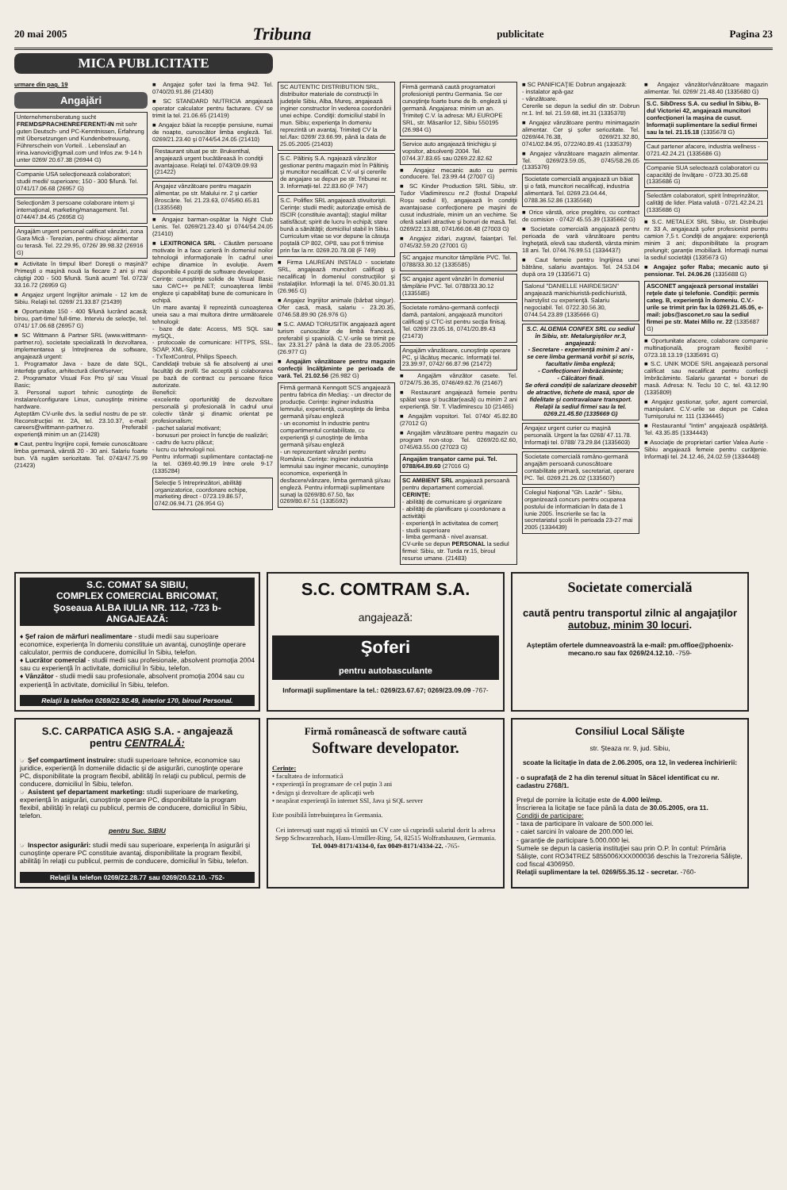20 mai 2005 Tribuna publicitate Pagina 23
MICA PUBLICITATE
urmare din pag. 19
Angajări
Unternehmensberatung sucht FREMDSPRACHENREFERENT/-IN mit sehr guten Deutsch- und PC-Kenntnissen, Erfahrung mit Übersetzungen und Kundenbetreuung, Führerschein von Vorteil. . Lebenslauf an irina.ivanovici@gmail.com und Infos zw. 9-14 h unter 0269/ 20.67.38 (26944 G)
Companie USA selecţionează colaboratori; studii medii/ superioare; 150 - 300 $/lună. Tel. 0741/17.06.68 (26957 G)
Selecţionăm 3 persoane colaborare intern şi internaţional, marketing/management. Tel. 0744/47.84.45 (26958 G)
Angajăm urgent personal calificat vânzări, zona Gara Mică - Terezian, pentru chioşc alimentar cu terasă. Tel. 22.29.95, 0726/ 39.98.32 (26916 G)
■ Activitate în timpul liber! Doreşti o maşină? Primeşti o maşină nouă la fiecare 2 ani şi mai câştigi 200 - 500 $/lună. Sună acum! Tel. 0723/ 33.16.72 (26959 G)
■ Angajez urgent îngrijitor animale - 12 km de Sibiu. Relaţii tel. 0269/ 21.33.87 (21439)
■ Oportunitate 150 - 400 $/lună lucrând acasă; birou, part-time/ full-time. Interviu de selecţie, tel. 0741/ 17.06.68 (26957 G)
■ SC Wittmann & Partner SRL (www.wittmann-partner.ro), societate specializată în dezvoltarea, implementarea şi întreţinerea de software, angajează urgent:
1. Programator Java - baze de date SQL, interfeţe grafice, arhitectură client/server;
2. Programator Visual Fox Pro şi/ sau Visual Basic;
3. Personal suport tehnic cunoştinţe de instalare/configurare Linux, cunoştinţe minime hardware.
Aşteptăm CV-urile dvs. la sediul nostru de pe str. Reconstrucţiei nr. 2A, tel. 23.10.37, e-mail: careers@wittmann-partner.ro. Preferabil experienţă minim un an (21428)
■ Caut, pentru îngrijire copii, femeie cunoscătoare limba germană, vârstă 20 - 30 ani. Salariu foarte bun. Vă rugăm seriozitate. Tel. 0743/47.75.99 (21423)
■ Angajez şofer taxi la firma 942. Tel. 0740/20.91.86 (21430)
■ SC STANDARD NUTRICIA angajează operator calculator pentru facturare. CV se trimit la tel. 21.06.65 (21419)
■ Angajez băiat la recepţie pensiune, numai de noapte, cunoscător limba engleză. Tel. 0269/21.23.40 şi 0744/54.24.05 (21410)
Restaurant situat pe str. Brukenthal, angajează urgent bucătăreasă în condiţii avantajoase. Relaţii tel. 0743/09.09.93 (21422)
Angajez vânzătoare pentru magazin alimentar, pe str. Malului nr. 2 şi cartier Broscărie. Tel. 21.23.63, 0745/60.65.81 (1335568)
■ Angajez barman-ospătar la Night Club Lenis. Tel. 0269/21.23.40 şi 0744/54.24.05 (21410)
■ LEXITRONICA SRL - Căutăm persoane motivate în a face carieră în domeniul noilor tehnologii informaţionale în cadrul unei echipe dinamice în evoluţie. Avem disponibile 4 poziţii de software developer.
Cerinţe: cunoştinţe solide de Visual Basic sau C#/C++ pe.NET; cunoaşterea limbii engleze şi capabilitaţi bune de comunicare în echipă.
Un mare avantaj îl reprezintă cunoaşterea uneia sau a mai multora dintre următoarele tehnologii:
- baze de date: Access, MS SQL sau mySQL,
- protocoale de comunicare: HTTPS, SSL, SOAP, XML-Spy,
- TxTextControl, Philips Speech.
Candidaţii trebuie să fie absolvenţi ai unei facultăţi de profil. Se acceptă şi colaborarea pe bază de contract cu persoane fizice autorizate.
Beneficii:
-excelente oportunităţi de dezvoltare personală şi profesională în cadrul unui colectiv tânăr şi dinamic orientat pe profesionalism;
- pachet salarial motivant;
- bonusuri per proiect în funcţie de realizări;
- cadru de lucru plăcut;
- lucru cu tehnologii noi.
Pentru informaţii suplimentare contactaţi-ne la tel. 0369.40.99.19 între orele 9-17 (1335284)
Selecţie 5 întreprinzători, abilităţi organizatorice, coordonare echipe, marketing direct - 0723.19.86.57, 0742.06.94.71 (26.954 G)
SC AUTENTIC DISTRIBUTION SRL, distribuitor materiale de construcţii în judeţele Sibiu, Alba, Mureş, angajează inginer constructor în vederea coordonării unei echipe. Condiţii: domiciliul stabil în mun. Sibiu; experienţa în domeniu reprezintă un avantaj. Trimiteţi CV la tel./fax: 0269/ 23.66.99, până la data de 25.05.2005 (21403)
S.C. Păltiniş S.A. ngajează vânzător gestionar pentru magazin mixt în Păltiniş şi muncitor necalificat. C.V.-ul şi cererile de angajare se depun pe str. Tribunei nr. 3. Informaţii-tel. 22.83.60 (F 747)
S.C. Poliflex SRL angajează stivuitorişti. Cerinţe: studii medii; autorizaţie emisă de ISCIR (constituie avantaj); stagiul militar satisfăcut; spirit de lucru în echipă; stare bună a sănătăţii; domiciliul stabil în Sibiu. Curriculum vitae se vor depune la căsuţa poştală CP 802, OP8, sau pot fi trimise prin fax la nr. 0269.20.78.08 (F 749)
■ Firma LAUREAN INSTAL0 - societate SRL, angajează muncitori calificaţi şi necalificaţi în domeniul construcţiilor şi instalaţiilor. Informaţii la tel. 0745.30.01.31 (26.965 G)
■ Angajez îngrijitor animale (bărbat singur). Ofer casă, masă, salariu - 23.20.35, 0746.58.89.90 (26.976 G)
■ S.C. AMAD TORUSITIK angajează agent turism cunoscător de limbă franceză, preferabil şi spaniolă. C.V.-urile se trimit pe fax 23.31.27 până la data de 23.05.2005 (26.977 G)
■ Angajăm vânzătoare pentru magazin confecţii încălţăminte pe perioada de vară. Tel. 21.02.56 (26.982 G)
Firmă germană Kenngott SCS angajează pentru fabrica din Mediaş: - un director de producţie. Cerinţe: inginer industria lemnului, experienţă, cunoştinţe de limba germană şi/sau engleză
- un economist în industrie pentru compartimentul contabilitate, cu experienţă şi cunoştinţe de limba germană şi/sau engleză
- un reprezentant vânzări pentru România. Cerinţe: inginer industria lemnului sau inginer mecanic, cunoştinţe economice, experienţă în desfacere/vânzare, limba germană şi/sau engleză. Pentru informaţii suplimentare sunaţi la 0269/80.67.50, fax 0269/80.67.51 (1335592)
Firmă germană caută programatori profesionişti pentru Germania. Se cer cunoştinţe foarte bune de lb. engleză şi germană. Angajarea: minim un an. Trimiteţi C.V. la adresa: MU EUROPE SRL, str. Măsarilor 12, Sibiu 550195 (26.984 G)
Service auto angajează tinichigiu şi vopsitor, absolvenţi 2004. Tel. 0744.37.83.65 sau 0269.22.82.62
■ Angajez mecanic auto cu permis conducere. Tel. 23.99.44 (27007 G)
■ SC Kinder Production SRL Sibiu, str. Tudor Vladimirescu nr.2 (fostul Drapelul Roşu sediul II), angajează în condiţii avantajoase confecţionere pe maşini de cusut industriale, minim un an vechime. Se oferă salarii atractive şi bonuri de masă. Tel. 0269/22.13.88, 0741/66.06.48 (27003 G)
■ Angajez zidari, zugravi, faianţari. Tel. 0745/32.59.20 (27001 G)
SC angajez muncitor tâmplărie PVC. Tel. 0788/33.30.12 (1335585)
SC angajez agent vânzări în domeniul tâmplărie PVC. Tel. 0788/33.30.12 (1335585)
Societate româno-germană confecţii damă, pantaloni, angajează muncitori calificaţi şi CTC-ist pentru secţia finisaj. Tel. 0269/ 23.05.16, 0741/20.89.43 (21473)
Angajăm vânzătoare, cunoştinţe operare PC, şi lăcătuş mecanic. Informaţii tel. 23.39.97, 0742/ 66.87.96 (21472)
■ Angajăm vânzător casete. Tel. 0724/75.36.35, 0746/49.62.76 (21467)
■ Restaurant angajează femeie pentru spălat vase şi bucătar(easă) cu minim 2 ani experienţă. Str. T. Vladimirescu 10 (21465)
■ Angajăm vopsitori. Tel. 0740/ 45.82.80 (27012 G)
■ Angajăm vânzătoare pentru magazin cu program non-stop. Tel. 0269/20.62.60, 0745/63.55.00 (27023 G)
Angajăm tranşator carne pui. Tel. 0788/64.89.60 (27016 G)
SC AMBIENT SRL angajează persoană pentru departament comercial.
CERINŢE:
- abilităţi de comunicare şi organizare
- abilităţi de planificare şi coordonare a activităţii
- experienţă în activitatea de comerţ
- studii superioare
- limba germană - nivel avansat.
CV-urile se depun PERSONAL la sediul firmei: Sibiu, str. Turda nr.15, biroul resurse umane. (21483)
■ SC PANIFICAŢIE Dobrun angajează:
- instalator apă-gaz
- vânzătoare.
Cererile se depun la sediul din str. Dobrun nr.1. Inf. tel. 21.59.68, int.31 (1335378)
■ Angajez vânzătoare pentru minimagazin alimentar. Cer şi şofer seriozitate. Tel. 0269/44.76.38, 0269/21.32.80, 0741/02.84.95, 0722/40.89.41 (1335379)
■ Angajez vânzătoare magazin alimentar. Tel. 0269/23.59.05, 0745/58.26.05 (1335376)
Societate comercială angajează un băiat şi o fată, muncitori necalificaţi, industria alimentară. Tel. 0269.23.04.44, 0788.36.52.86 (1335568)
■ Orice vârstă, orice pregătire, cu contract de comision - 0742/ 45.55.39 (1335662 G)
■ Societate comercială angajează pentru perioada de vară vânzătoare pentru îngheţată, elevă sau studentă, vârsta minim 18 ani. Tel. 0744.76.99.51 (1334437)
■ Caut femeie pentru îngrijirea unei bătrâne, salariu avantajos. Tel. 24.53.04 după ora 19 (1335671 G)
Salonul "DANIELLE HAIRDESIGN" angajează manichiuristă-pedichiuristă, hairstylist cu experienţă. Salariu negociabil. Tel. 0722.30.56.30, 0744.54.23.89 (1335666 G)
S.C. ALGENIA CONFEX SRL cu sediul în Sibiu, str. Metalurgiştilor nr.3, angajează:
- Secretare - experienţă minim 2 ani - se cere limba germană vorbit şi scris, facultativ limba engleză;
- Confecţioneri îmbrăcăminte;
- Călcători finali.
Se oferă condiţii de salarizare deosebit de atractive, tichete de masă, spor de fidelitate şi contravaloare transport. Relaţii la sediul firmei sau la tel. 0269.21.45.50 (1335669 G)
Angajez urgent curier cu maşină personală. Urgent la fax 0268/ 47.11.78. Informaţii tel. 0788/ 73.29.84 (1335603)
Societate comercială româno-germană angajăm persoană cunoscătoare contabilitate primară, secretariat, operare PC. Tel. 0269.21.26.02 (1335607)
Colegiul Naţional "Gh. Lazăr" - Sibiu, organizează concurs pentru ocuparea postului de informatician în data de 1 iunie 2005. Înscrierile se fac la secretariatul şcolii în perioada 23-27 mai 2005 (1334439)
■ Angajez vânzător/vânzătoare magazin alimentar. Tel. 0269/ 21.48.40 (1335680 G)
S.C. SibDress S.A. cu sediul în Sibiu, B-dul Victoriei 42, angajează muncitori confecţioneri la maşina de cusut. Informaţii suplimentare la sediul firmei sau la tel. 21.15.18 (1335678 G)
Caut partener afacere, industria wellness - 0721.42.24.21 (1335686 G)
Companie SUA selectează colaboratori cu capacităţi de învăţare - 0723.30.25.68 (1335686 G)
Selectăm colaboratori, spirit întreprinzător, calităţi de lider. Plata valută - 0721.42.24.21 (1335686 G)
■ S.C. METALEX SRL Sibiu, str. Distribuţiei nr. 33 A, angajează şofer profesionist pentru camion 7,5 t. Condiţii de angajare: experienţă minim 3 ani; disponibilitate la program prelungit; garanţie imobiliară. Informaţii numai la sediul societăţii (1335673 G)
■ Angajez şofer Raba; mecanic auto şi pensionar. Tel. 24.06.26 (1335688 G)
ASCONET angajează personal instalări reţele date şi telefonie. Condiţii: permis categ. B, experienţă în domeniu. C.V.-urile se trimit prin fax la 0269.21.45.05, e-mail: jobs@asconet.ro sau la sediul firmei pe str. Matei Millo nr. 22 (1335687 G)
■ Oportunitate afacere, colaborare companie multinaţională, program flexibil - 0723.18.13.19 (1335691 G)
■ S.C. UNIK MODE SRL angajează personal calificat sau necalificat pentru confecţii îmbrăcăminte. Salariu garantat + bonuri de masă. Adresa: N. Teclu 10 C, tel. 43.12.90 (1335809)
■ Angajez gestionar, şofer, agent comercial, manipulant. C.V.-urile se depun pe Calea Turnişorului nr. 111 (1334445)
■ Restaurantul "Intim" angajează ospătăriţă. Tel. 43.35.85 (1334443)
■ Asociaţie de proprietari cartier Valea Aurie - Sibiu angajează femeie pentru curăţenie. Informaţii tel. 24.12.46, 24.02.59 (1334448)
S.C. COMAT SA SIBIU,
COMPLEX COMERCIAL BRICOMAT,
Şoseaua ALBA IULIA NR. 112, -723 b-
ANGAJEAZĂ:
♦ Şef raion de mărfuri nealimentare - studii medii sau superioare economice, experienţa în domeniu constituie un avantaj, cunoştinţe operare calculator, permis de conducere, domiciliul în Sibiu, telefon.
♦ Lucrător comercial - studii medii sau profesionale, absolvent promoţia 2004 sau cu experienţă în activitate, domiciliul în Sibiu, telefon.
♦ Vânzător - studii medii sau profesionale, absolvent promoţia 2004 sau cu experienţă în activitate, domiciliul în Sibiu, telefon.
Relaţii la telefon 0269/22.92.49, interior 170, biroul Personal.
S.C. COMTRAM S.A.
angajează:
Şoferi
pentru autobasculante
Informaţii suplimentare la tel.: 0269/23.67.67; 0269/23.09.09 -767-
Societate comercială
caută pentru transportul zilnic al angajaţilor
autobuz, minim 30 locuri.
Aşteptăm ofertele dumneavoastră la e-mail: pm.offioe@phoenix-mecano.ro sau fax 0269/24.12.10. -759-
S.C. CARPATICA ASIG S.A. - angajează
pentru CENTRALĂ:
☞ Şef compartiment instruire: studii superioare tehnice, economice sau juridice, experienţă în domeniile didactic şi de asigurări, cunoştinţe operare PC, disponibilitate la program flexibil, abilităţi în relaţii cu publicul, permis de conducere, domiciliul în Sibiu, telefon.
☞ Asistent şef departament marketing: studii superioare de marketing, experienţă în asigurări, cunoştinţe operare PC, disponibilitate la program flexibil, abilităţi în relaţii cu publicul, permis de conducere, domiciliul în Sibiu, telefon.
pentru Suc. SIBIU
☞ Inspector asigurări: studii medii sau superioare, experienţa în asigurări şi cunoştinţe operare PC constituie avantaj, disponibilitate la program flexibil, abilităţi în relaţii cu publicul, permis de conducere, domiciliul în Sibiu, telefon.
Relaţii la telefon 0269/22.28.77 sau 0269/20.52.10. -752-
Firmă românească de software caută
Software developator.
Cerinţe:
• facultatea de informatică
• experienţă în programare de cel puţin 3 ani
• design şi dezvoltare de aplicaţii web
• neapărat experienţă în internet SSl, Java şi SQL server
Este posibilă întrebuinţarea în Germania.
Cei interesaţi sunt rugaţi să trimită un CV care să cuprindă salariul dorit la adresa Sepp Schwarzenbach, Hans-Urmiller-Ring, 54, 82515 Wolfratshausen, Germania.
Tel. 0049-8171/4334-0, fax 0049-8171/4334-22. -765-
Consiliul Local Sălişte
str. Şteaza nr. 9, jud. Sibiu,
scoate la licitaţie în data de 2.06.2005, ora 12, în vederea închirierii:
- o suprafaţă de 2 ha din terenul situat în Săcel identificat cu nr. cadastru 2768/1.
Preţul de pornire la licitaţie este de 4.000 lei/mp.
Înscrierea la licitaţie se face până la data de 30.05.2005, ora 11.
Condiţii de participare:
- taxa de participare în valoare de 500.000 lei.
- caiet sarcini în valoare de 200.000 lei.
- garanţie de participare 5.000.000 lei.
Sumele se depun la casieria instituţiei sau prin O.P. în contul: Primăria Sălişte, cont RO34TREZ 5855006XXX000036 deschis la Trezoreria Sălişte, cod fiscal 4306950.
Relaţii suplimentare la tel. 0269/55.35.12 - secretar. -760-